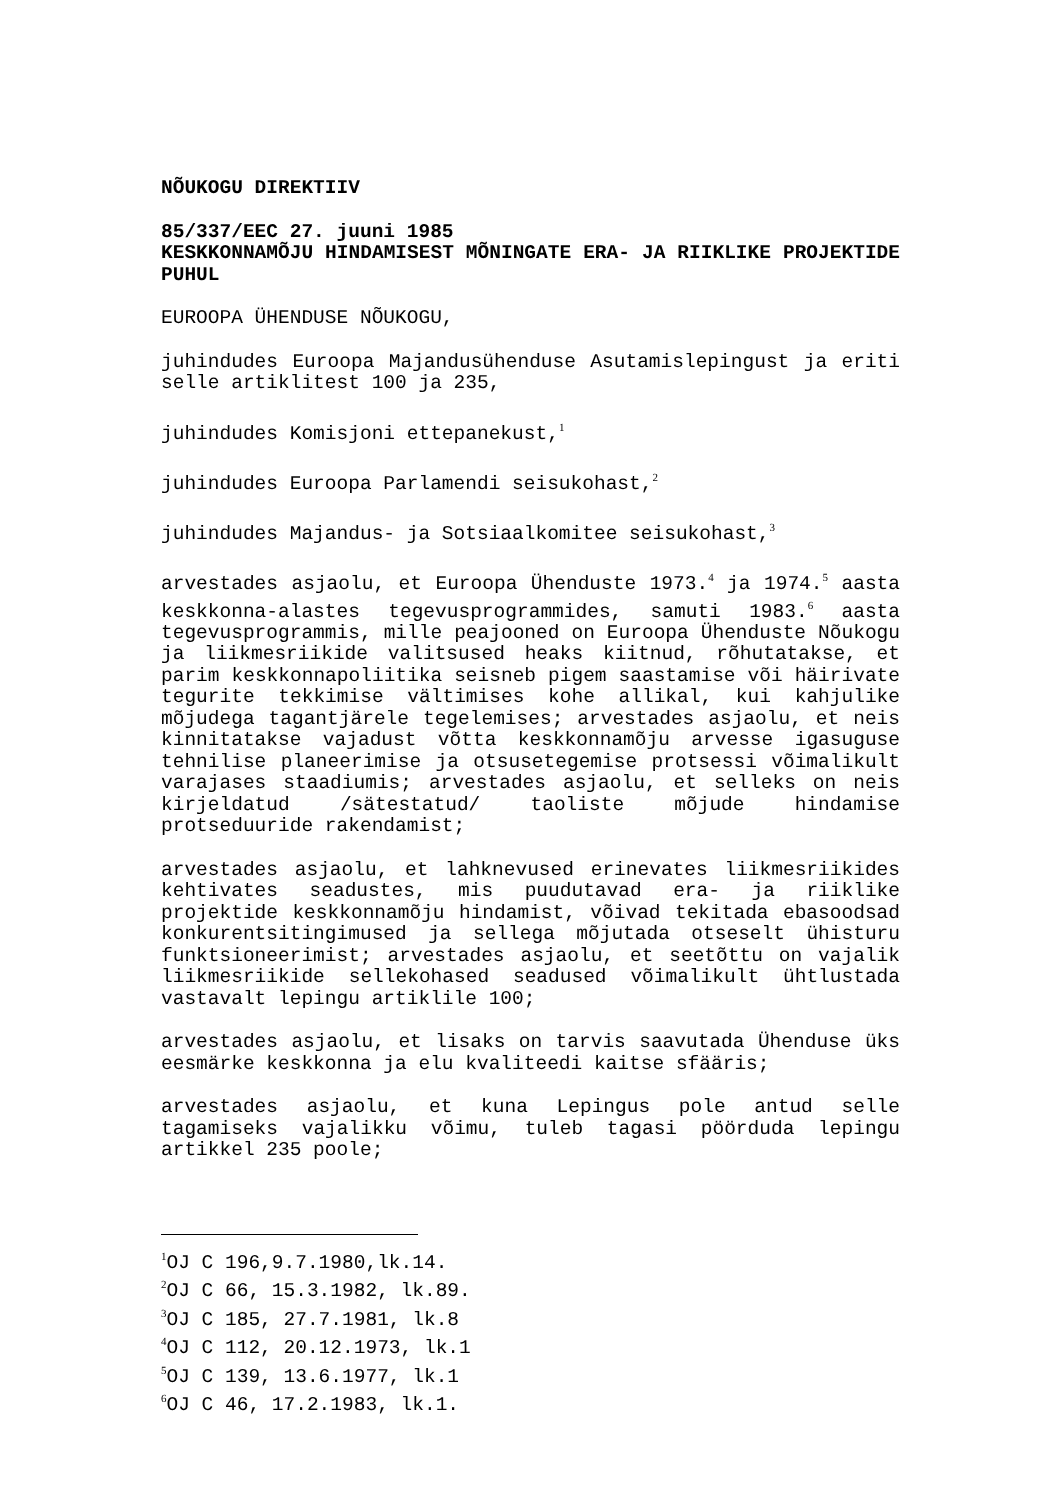NÕUKOGU DIREKTIIV
85/337/EEC 27. juuni 1985
KESKKONNAMÕJU HINDAMISEST MÕNINGATE ERA- JA RIIKLIKE PROJEKTIDE PUHUL
EUROOPA ÜHENDUSE NÕUKOGU,
juhindudes Euroopa Majandusühenduse Asutamislepingust ja eriti selle artiklitest 100 ja 235,
juhindudes Komisjoni ettepanekust,<sup>1</sup>
juhindudes Euroopa Parlamendi seisukohast,<sup>2</sup>
juhindudes Majandus- ja Sotsiaalkomitee seisukohast,<sup>3</sup>
arvestades asjaolu, et Euroopa Ühenduste 1973.<sup>4</sup> ja 1974.<sup>5</sup> aasta keskkonna-alastes tegevusprogrammides, samuti 1983.<sup>6</sup> aasta tegevusprogrammis, mille peajooned on Euroopa Ühenduste Nõukogu ja liikmesriikide valitsused heaks kiitnud, rõhutatakse, et parim keskkonnapoliitika seisneb pigem saastamise või häirivate tegurite tekkimise vältimises kohe allikal, kui kahjulike mõjudega tagantjärele tegelemises; arvestades asjaolu, et neis kinnitatakse vajadust võtta keskkonnamõju arvesse igasuguse tehnilise planeerimise ja otsusetegemise protsessi võimalikult varajases staadiumis; arvestades asjaolu, et selleks on neis kirjeldatud /sätestatud/ taoliste mõjude hindamise protseduuride rakendamist;
arvestades asjaolu, et lahknevused erinevates liikmesriikides kehtivates seadustes, mis puudutavad era- ja riiklike projektide keskkonnamõju hindamist, võivad tekitada ebasoodsad konkurentsitingimused ja sellega mõjutada otseselt ühisturu funktsioneerimist; arvestades asjaolu, et seetõttu on vajalik liikmesriikide sellekohased seadused võimalikult ühtlustada vastavalt lepingu artiklile 100;
arvestades asjaolu, et lisaks on tarvis saavutada Ühenduse üks eesmärke keskkonna ja elu kvaliteedi kaitse sfääris;
arvestades asjaolu, et kuna Lepingus pole antud selle tagamiseks vajalikku võimu, tuleb tagasi pöörduda lepingu artikkel 235 poole;
<sup>1</sup> OJ C 196,9.7.1980,lk.14.
<sup>2</sup> OJ C 66, 15.3.1982, lk.89.
<sup>3</sup> OJ C 185, 27.7.1981, lk.8
<sup>4</sup> OJ C 112, 20.12.1973, lk.1
<sup>5</sup> OJ C 139, 13.6.1977, lk.1
<sup>6</sup> OJ C 46, 17.2.1983, lk.1.